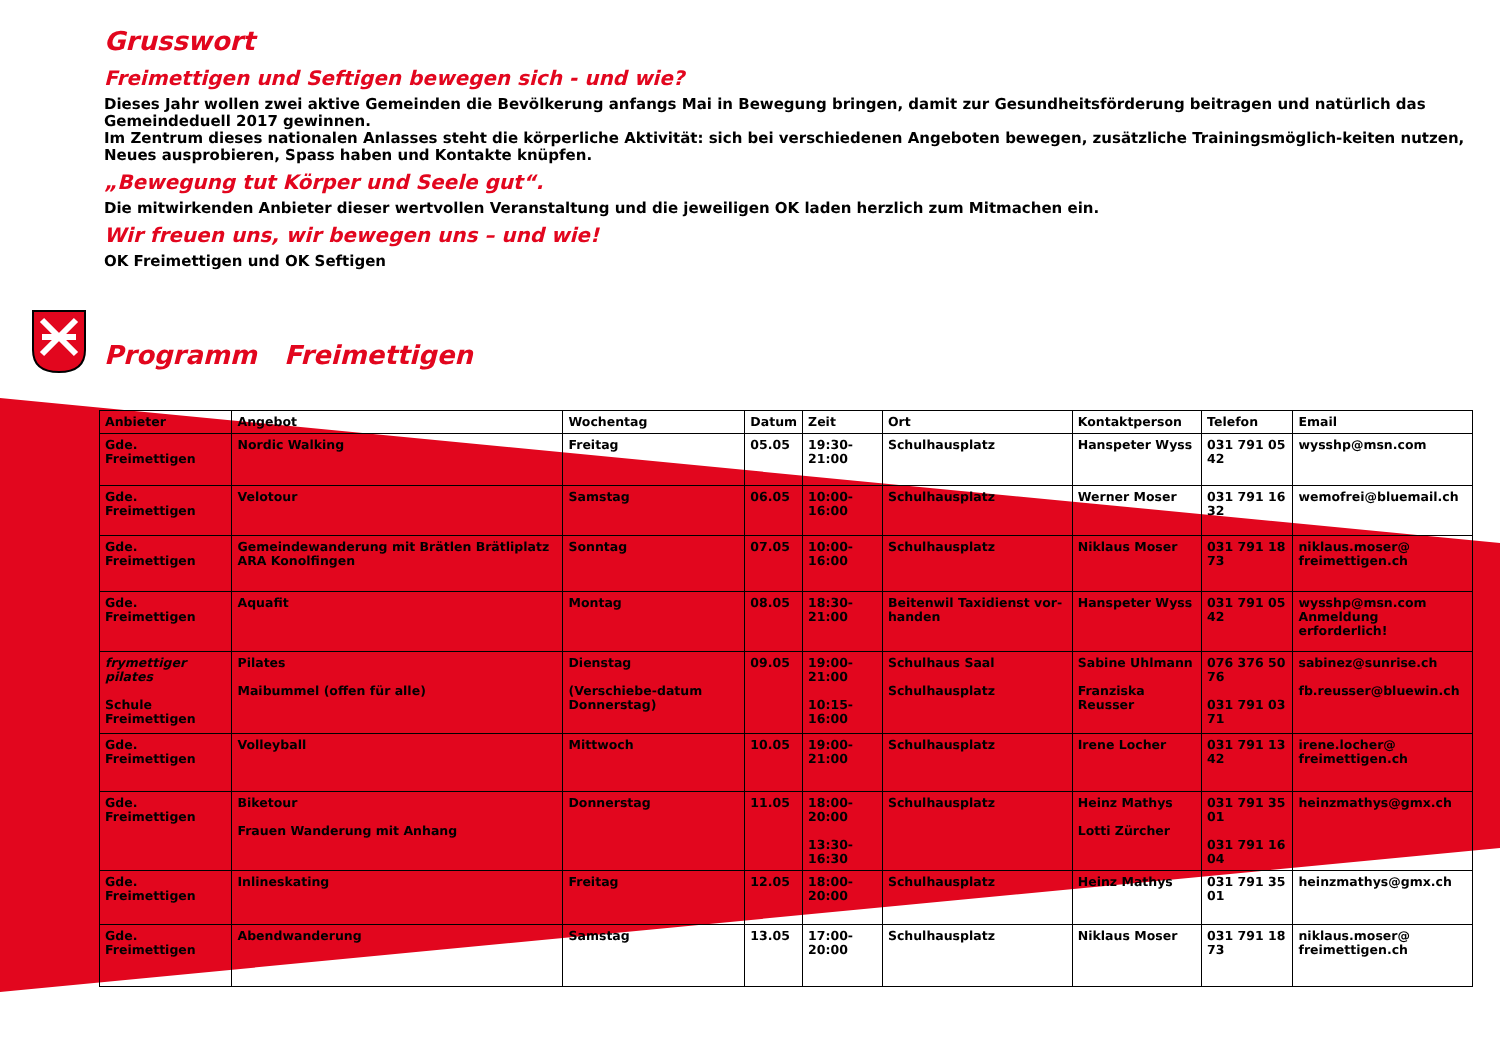Grusswort
Freimettigen und Seftigen bewegen sich - und wie?
Dieses Jahr wollen zwei aktive Gemeinden die Bevölkerung anfangs Mai in Bewegung bringen, damit zur Gesundheitsförderung beitragen und natürlich das Gemeindeduell 2017 gewinnen.
Im Zentrum dieses nationalen Anlasses steht die körperliche Aktivität: sich bei verschiedenen Angeboten bewegen, zusätzliche Trainingsmöglich-keiten nutzen, Neues ausprobieren, Spass haben und Kontakte knüpfen.
„Bewegung tut Körper und Seele gut“.
Die mitwirkenden Anbieter dieser wertvollen Veranstaltung und die jeweiligen OK laden herzlich zum Mitmachen ein.
Wir freuen uns, wir bewegen uns – und wie!
OK Freimettigen und OK Seftigen
Programm Freimettigen
| Anbieter | Angebot | Wochentag | Datum | Zeit | Ort | Kontaktperson | Telefon | Email |
| --- | --- | --- | --- | --- | --- | --- | --- | --- |
| Gde. Freimettigen | Nordic Walking | Freitag | 05.05 | 19:30-21:00 | Schulhausplatz | Hanspeter Wyss | 031 791 05 42 | wysshp@msn.com |
| Gde. Freimettigen | Velotour | Samstag | 06.05 | 10:00-16:00 | Schulhausplatz | Werner Moser | 031 791 16 32 | wemofrei@bluemail.ch |
| Gde. Freimettigen | Gemeindewanderung mit Brätlen Brätliplatz ARA Konolfingen | Sonntag | 07.05 | 10:00-16:00 | Schulhausplatz | Niklaus Moser | 031 791 18 73 | niklaus.moser@ freimettigen.ch |
| Gde. Freimettigen | Aquafit | Montag | 08.05 | 18:30-21:00 | Beitenwil Taxidienst vor-handen | Hanspeter Wyss | 031 791 05 42 | wysshp@msn.com Anmeldung erforderlich! |
| frymettiger pilates Schule Freimettigen | Pilates Maibummel (offen für alle) | Dienstag (Verschiebe-datum Donnerstag) | 09.05 | 19:00-21:00 10:15-16:00 | Schulhaus Saal Schulhausplatz | Sabine Uhlmann Franziska Reusser | 076 376 50 76 031 791 03 71 | sabinez@sunrise.ch fb.reusser@bluewin.ch |
| Gde. Freimettigen | Volleyball | Mittwoch | 10.05 | 19:00-21:00 | Schulhausplatz | Irene Locher | 031 791 13 42 | irene.locher@ freimettigen.ch |
| Gde. Freimettigen | Biketour Frauen Wanderung mit Anhang | Donnerstag | 11.05 | 18:00-20:00 13:30-16:30 | Schulhausplatz | Heinz Mathys Lotti Zürcher | 031 791 35 01 031 791 16 04 | heinzmathys@gmx.ch |
| Gde. Freimettigen | Inlineskating | Freitag | 12.05 | 18:00-20:00 | Schulhausplatz | Heinz Mathys | 031 791 35 01 | heinzmathys@gmx.ch |
| Gde. Freimettigen | Abendwanderung | Samstag | 13.05 | 17:00-20:00 | Schulhausplatz | Niklaus Moser | 031 791 18 73 | niklaus.moser@ freimettigen.ch |